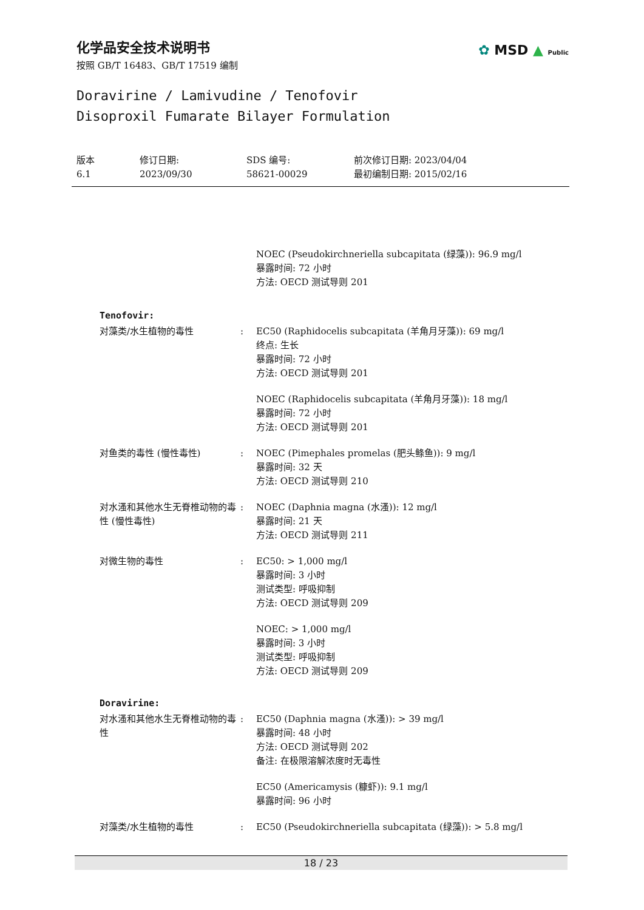化学品安全技术说明书
按照 GB/T 16483、GB/T 17519 编制
✿ MSD ▲ Public
Doravirine / Lamivudine / Tenofovir
Disoproxil Fumarate Bilayer Formulation
版本
6.1
修订日期:
2023/09/30
SDS 编号:
58621-00029
前次修订日期: 2023/04/04
最初编制日期: 2015/02/16
NOEC (Pseudokirchneriella subcapitata (绿藻)): 96.9 mg/l
暴露时间: 72 小时
方法: OECD 测试导则 201
Tenofovir:
对藻类/水生植物的毒性 : EC50 (Raphidocelis subcapitata (羊角月牙藻)): 69 mg/l
终点: 生长
暴露时间: 72 小时
方法: OECD 测试导则 201
NOEC (Raphidocelis subcapitata (羊角月牙藻)): 18 mg/l
暴露时间: 72 小时
方法: OECD 测试导则 201
对鱼类的毒性 (慢性毒性) : NOEC (Pimephales promelas (肥头鲦鱼)): 9 mg/l
暴露时间: 32 天
方法: OECD 测试导则 210
对水溞和其他水生无脊椎动物的毒性 (慢性毒性)
: NOEC (Daphnia magna (水溞)): 12 mg/l
暴露时间: 21 天
方法: OECD 测试导则 211
对微生物的毒性 : EC50: > 1,000 mg/l
暴露时间: 3 小时
测试类型: 呼吸抑制
方法: OECD 测试导则 209
NOEC: > 1,000 mg/l
暴露时间: 3 小时
测试类型: 呼吸抑制
方法: OECD 测试导则 209
Doravirine:
对水溞和其他水生无脊椎动物的毒性
: EC50 (Daphnia magna (水溞)): > 39 mg/l
暴露时间: 48 小时
方法: OECD 测试导则 202
备注: 在极限溶解浓度时无毒性
EC50 (Americamysis (糠虾)): 9.1 mg/l
暴露时间: 96 小时
对藻类/水生植物的毒性 : EC50 (Pseudokirchneriella subcapitata (绿藻)): > 5.8 mg/l
18 / 23